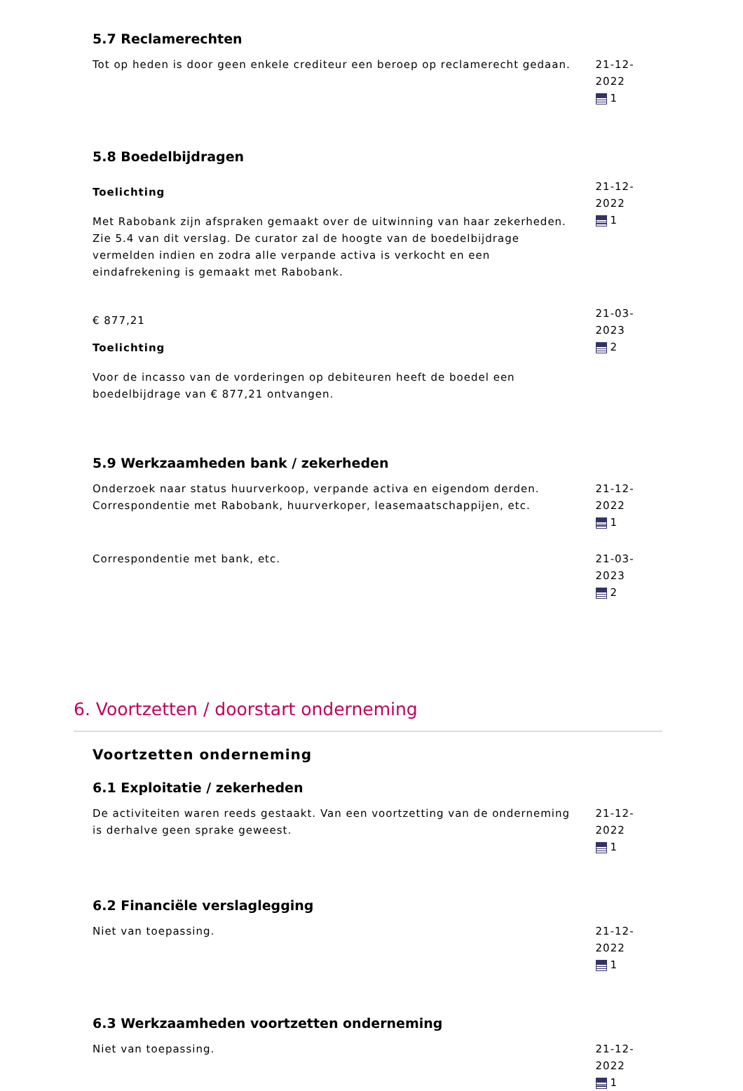5.7 Reclamerechten
Tot op heden is door geen enkele crediteur een beroep op reclamerecht gedaan.
21-12-2022
1
5.8 Boedelbijdragen
Toelichting
Met Rabobank zijn afspraken gemaakt over de uitwinning van haar zekerheden. Zie 5.4 van dit verslag. De curator zal de hoogte van de boedelbijdrage vermelden indien en zodra alle verpande activa is verkocht en een eindafrekening is gemaakt met Rabobank.
21-12-2022
1
€ 877,21
Toelichting
Voor de incasso van de vorderingen op debiteuren heeft de boedel een boedelbijdrage van € 877,21 ontvangen.
21-03-2023
2
5.9 Werkzaamheden bank / zekerheden
Onderzoek naar status huurverkoop, verpande activa en eigendom derden. Correspondentie met Rabobank, huurverkoper, leasemaatschappijen, etc.
21-12-2022
1
Correspondentie met bank, etc. 21-03-2023
2
6. Voortzetten / doorstart onderneming
Voortzetten onderneming
6.1 Exploitatie / zekerheden
De activiteiten waren reeds gestaakt. Van een voortzetting van de onderneming is derhalve geen sprake geweest.
21-12-2022
1
6.2 Financiële verslaglegging
Niet van toepassing. 21-12-2022
1
6.3 Werkzaamheden voortzetten onderneming
Niet van toepassing. 21-12-2022
1